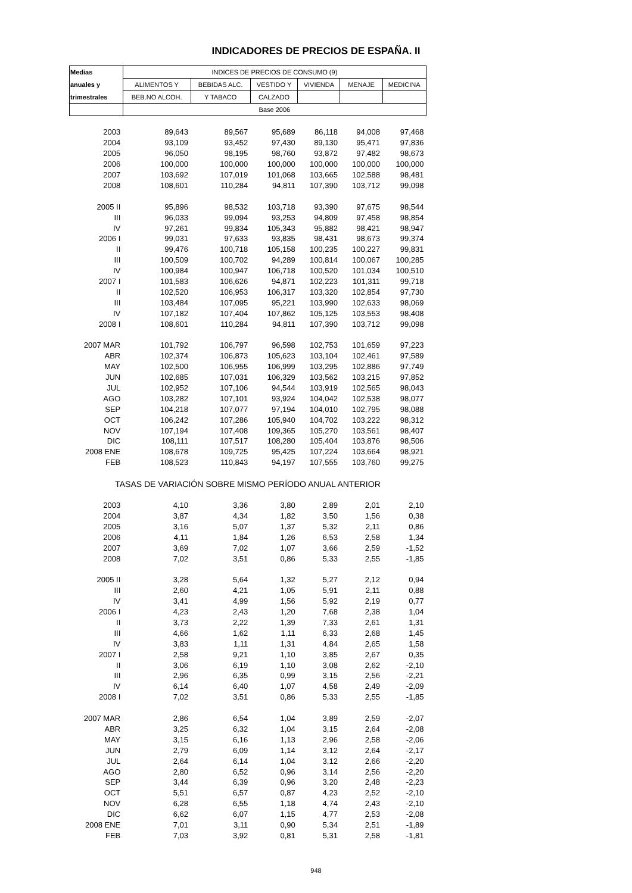INDICADORES DE PRECIOS DE ESPAÑA. II
| Medias | INDICES DE PRECIOS DE CONSUMO (9) | | | | | |
| --- | --- | --- | --- | --- | --- | --- |
| anuales y | ALIMENTOS Y | BEBIDAS ALC. | VESTIDO Y | VIVIENDA | MENAJE | MEDICINA |
| trimestrales | BEB.NO ALCOH. | Y TABACO | CALZADO | | | |
| | Base 2006 | | | | | |
| 2003 | 89,643 | 89,567 | 95,689 | 86,118 | 94,008 | 97,468 |
| 2004 | 93,109 | 93,452 | 97,430 | 89,130 | 95,471 | 97,836 |
| 2005 | 96,050 | 98,195 | 98,760 | 93,872 | 97,482 | 98,673 |
| 2006 | 100,000 | 100,000 | 100,000 | 100,000 | 100,000 | 100,000 |
| 2007 | 103,692 | 107,019 | 101,068 | 103,665 | 102,588 | 98,481 |
| 2008 | 108,601 | 110,284 | 94,811 | 107,390 | 103,712 | 99,098 |
| 2005 II | 95,896 | 98,532 | 103,718 | 93,390 | 97,675 | 98,544 |
| III | 96,033 | 99,094 | 93,253 | 94,809 | 97,458 | 98,854 |
| IV | 97,261 | 99,834 | 105,343 | 95,882 | 98,421 | 98,947 |
| 2006 I | 99,031 | 97,633 | 93,835 | 98,431 | 98,673 | 99,374 |
| II | 99,476 | 100,718 | 105,158 | 100,235 | 100,227 | 99,831 |
| III | 100,509 | 100,702 | 94,289 | 100,814 | 100,067 | 100,285 |
| IV | 100,984 | 100,947 | 106,718 | 100,520 | 101,034 | 100,510 |
| 2007 I | 101,583 | 106,626 | 94,871 | 102,223 | 101,311 | 99,718 |
| II | 102,520 | 106,953 | 106,317 | 103,320 | 102,854 | 97,730 |
| III | 103,484 | 107,095 | 95,221 | 103,990 | 102,633 | 98,069 |
| IV | 107,182 | 107,404 | 107,862 | 105,125 | 103,553 | 98,408 |
| 2008 I | 108,601 | 110,284 | 94,811 | 107,390 | 103,712 | 99,098 |
| 2007 MAR | 101,792 | 106,797 | 96,598 | 102,753 | 101,659 | 97,223 |
| ABR | 102,374 | 106,873 | 105,623 | 103,104 | 102,461 | 97,589 |
| MAY | 102,500 | 106,955 | 106,999 | 103,295 | 102,886 | 97,749 |
| JUN | 102,685 | 107,031 | 106,329 | 103,562 | 103,215 | 97,852 |
| JUL | 102,952 | 107,106 | 94,544 | 103,919 | 102,565 | 98,043 |
| AGO | 103,282 | 107,101 | 93,924 | 104,042 | 102,538 | 98,077 |
| SEP | 104,218 | 107,077 | 97,194 | 104,010 | 102,795 | 98,088 |
| OCT | 106,242 | 107,286 | 105,940 | 104,702 | 103,222 | 98,312 |
| NOV | 107,194 | 107,408 | 109,365 | 105,270 | 103,561 | 98,407 |
| DIC | 108,111 | 107,517 | 108,280 | 105,404 | 103,876 | 98,506 |
| 2008 ENE | 108,678 | 109,725 | 95,425 | 107,224 | 103,664 | 98,921 |
| FEB | 108,523 | 110,843 | 94,197 | 107,555 | 103,760 | 99,275 |
| TASAS DE VARIACIÓN SOBRE MISMO PERÍODO ANUAL ANTERIOR | | | | | | |
| 2003 | 4,10 | 3,36 | 3,80 | 2,89 | 2,01 | 2,10 |
| 2004 | 3,87 | 4,34 | 1,82 | 3,50 | 1,56 | 0,38 |
| 2005 | 3,16 | 5,07 | 1,37 | 5,32 | 2,11 | 0,86 |
| 2006 | 4,11 | 1,84 | 1,26 | 6,53 | 2,58 | 1,34 |
| 2007 | 3,69 | 7,02 | 1,07 | 3,66 | 2,59 | -1,52 |
| 2008 | 7,02 | 3,51 | 0,86 | 5,33 | 2,55 | -1,85 |
| 2005 II | 3,28 | 5,64 | 1,32 | 5,27 | 2,12 | 0,94 |
| III | 2,60 | 4,21 | 1,05 | 5,91 | 2,11 | 0,88 |
| IV | 3,41 | 4,99 | 1,56 | 5,92 | 2,19 | 0,77 |
| 2006 I | 4,23 | 2,43 | 1,20 | 7,68 | 2,38 | 1,04 |
| II | 3,73 | 2,22 | 1,39 | 7,33 | 2,61 | 1,31 |
| III | 4,66 | 1,62 | 1,11 | 6,33 | 2,68 | 1,45 |
| IV | 3,83 | 1,11 | 1,31 | 4,84 | 2,65 | 1,58 |
| 2007 I | 2,58 | 9,21 | 1,10 | 3,85 | 2,67 | 0,35 |
| II | 3,06 | 6,19 | 1,10 | 3,08 | 2,62 | -2,10 |
| III | 2,96 | 6,35 | 0,99 | 3,15 | 2,56 | -2,21 |
| IV | 6,14 | 6,40 | 1,07 | 4,58 | 2,49 | -2,09 |
| 2008 I | 7,02 | 3,51 | 0,86 | 5,33 | 2,55 | -1,85 |
| 2007 MAR | 2,86 | 6,54 | 1,04 | 3,89 | 2,59 | -2,07 |
| ABR | 3,25 | 6,32 | 1,04 | 3,15 | 2,64 | -2,08 |
| MAY | 3,15 | 6,16 | 1,13 | 2,96 | 2,58 | -2,06 |
| JUN | 2,79 | 6,09 | 1,14 | 3,12 | 2,64 | -2,17 |
| JUL | 2,64 | 6,14 | 1,04 | 3,12 | 2,66 | -2,20 |
| AGO | 2,80 | 6,52 | 0,96 | 3,14 | 2,56 | -2,20 |
| SEP | 3,44 | 6,39 | 0,96 | 3,20 | 2,48 | -2,23 |
| OCT | 5,51 | 6,57 | 0,87 | 4,23 | 2,52 | -2,10 |
| NOV | 6,28 | 6,55 | 1,18 | 4,74 | 2,43 | -2,10 |
| DIC | 6,62 | 6,07 | 1,15 | 4,77 | 2,53 | -2,08 |
| 2008 ENE | 7,01 | 3,11 | 0,90 | 5,34 | 2,51 | -1,89 |
| FEB | 7,03 | 3,92 | 0,81 | 5,31 | 2,58 | -1,81 |
948